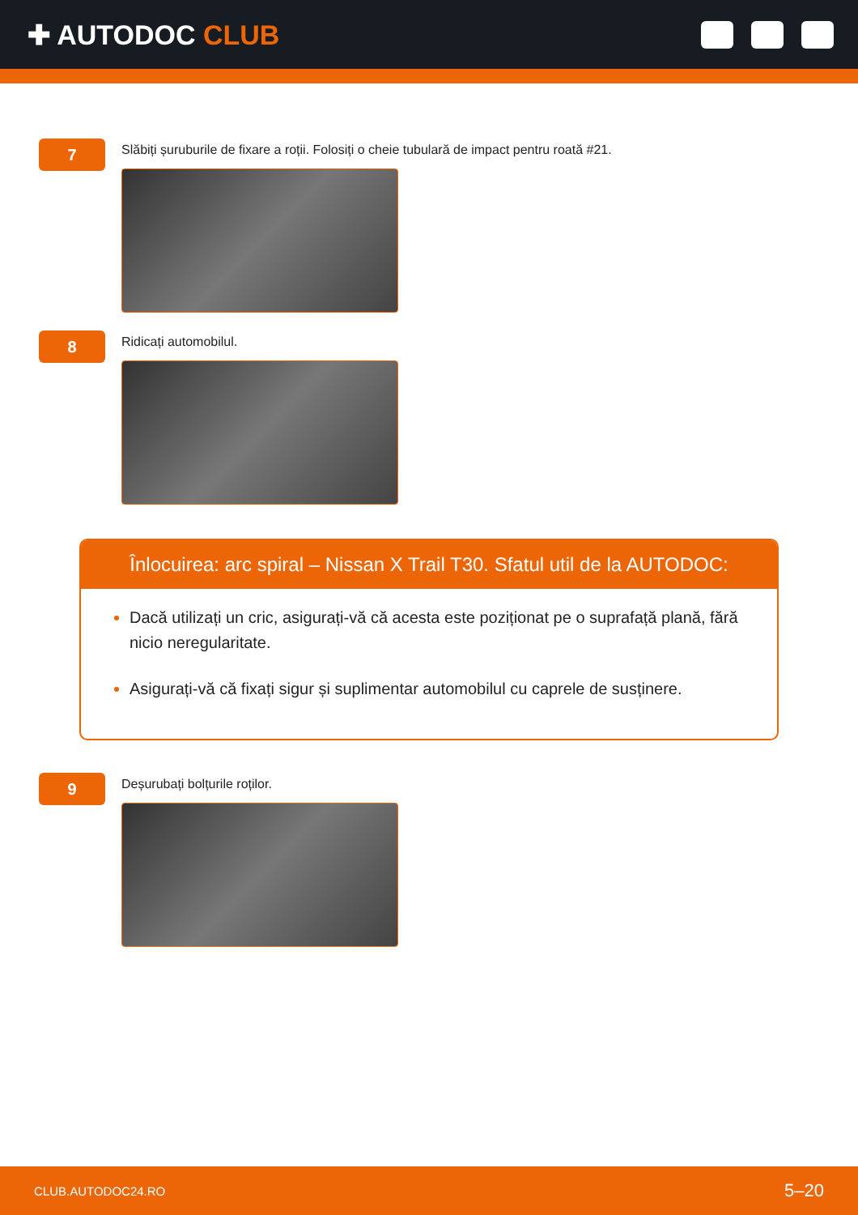✚ AUTODOC CLUB
7
Slăbiți șuruburile de fixare a roții. Folosiți o cheie tubulară de impact pentru roată #21.
8
Ridicați automobilul.
Înlocuirea: arc spiral – Nissan X Trail T30. Sfatul util de la AUTODOC:
Dacă utilizați un cric, asigurați-vă că acesta este poziționat pe o suprafață plană, fără nicio neregularitate.
Asigurați-vă că fixați sigur și suplimentar automobilul cu caprele de susținere.
9
Deșurubați bolțurile roților.
CLUB.AUTODOC24.RO 5–20